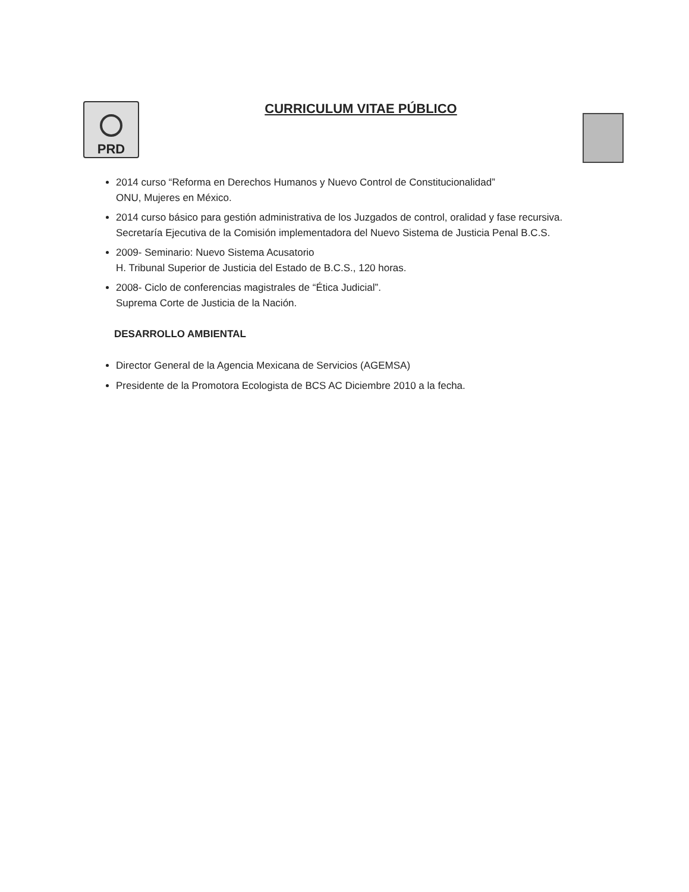PRD
CURRICULUM VITAE PÚBLICO
2014 curso “Reforma en Derechos Humanos y Nuevo Control de Constitucionalidad”
ONU, Mujeres en México.
2014 curso básico para gestión administrativa de los Juzgados de control, oralidad y fase recursiva.
Secretaría Ejecutiva de la Comisión implementadora del Nuevo Sistema de Justicia Penal B.C.S.
2009- Seminario: Nuevo Sistema Acusatorio
H. Tribunal Superior de Justicia del Estado de B.C.S., 120 horas.
2008- Ciclo de conferencias magistrales de “Ética Judicial”.
Suprema Corte de Justicia de la Nación.
DESARROLLO AMBIENTAL
Director General de la Agencia Mexicana de Servicios (AGEMSA)
Presidente de la Promotora Ecologista de BCS AC Diciembre 2010 a la fecha.